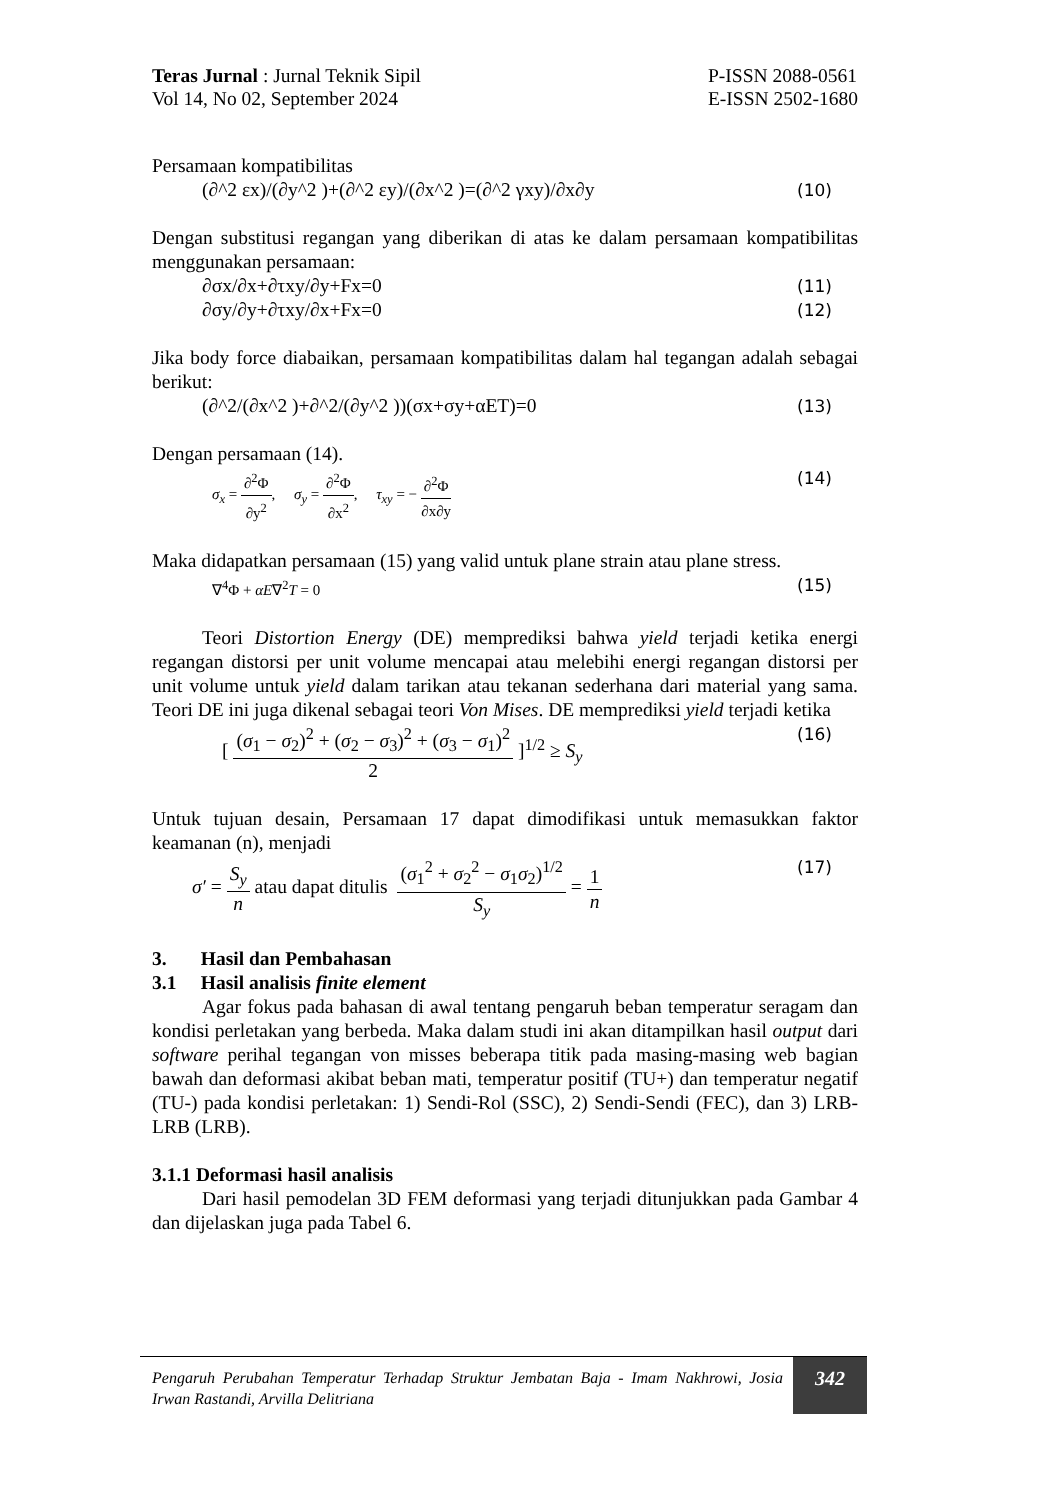Teras Jurnal : Jurnal Teknik Sipil
Vol 14, No 02, September 2024 P-ISSN 2088-0561
E-ISSN 2502-1680
Persamaan kompatibilitas
(∂^2 εx)/(∂y^2 )+(∂^2 εy)/(∂x^2 )=(∂^2 γxy)/∂x∂y (10)
Dengan substitusi regangan yang diberikan di atas ke dalam persamaan kompatibilitas menggunakan persamaan:
∂σx/∂x+∂τxy/∂y+Fx=0 (11)
∂σy/∂y+∂τxy/∂x+Fx=0 (12)
Jika body force diabaikan, persamaan kompatibilitas dalam hal tegangan adalah sebagai berikut:
(∂^2/(∂x^2 )+∂^2/(∂y^2 ))(σx+σy+αET)=0 (13)
Dengan persamaan (14).
σ<sub>x</sub> = ∂<sup>2</sup>Φ ∂y<sup>2</sup>, σ<sub>y</sub> = ∂<sup>2</sup>Φ ∂x<sup>2</sup>, τ<sub>xy</sub> = − ∂<sup>2</sup>Φ ∂x∂y (14)
Maka didapatkan persamaan (15) yang valid untuk plane strain atau plane stress.
∇<sup>4</sup>Φ + αE∇<sup>2</sup>T = 0 (15)
Teori Distortion Energy (DE) memprediksi bahwa yield terjadi ketika energi regangan distorsi per unit volume mencapai atau melebihi energi regangan distorsi per unit volume untuk yield dalam tarikan atau tekanan sederhana dari material yang sama. Teori DE ini juga dikenal sebagai teori Von Mises. DE memprediksi yield terjadi ketika
[ (σ<sub>1</sub> − σ<sub>2</sub>)<sup>2</sup> + (σ<sub>2</sub> − σ<sub>3</sub>)<sup>2</sup> + (σ<sub>3</sub> − σ<sub>1</sub>)<sup>2</sup> 2 ]<sup>1/2</sup> ≥ S<sub>y</sub> (16)
Untuk tujuan desain, Persamaan 17 dapat dimodifikasi untuk memasukkan faktor keamanan (n), menjadi
σ′ = S<sub>y</sub> n atau dapat ditulis (σ<sub>1</sub><sup>2</sup> + σ<sub>2</sub><sup>2</sup> − σ<sub>1</sub>σ<sub>2</sub>)<sup>1/2</sup> S<sub>y</sub> = 1 n (17)
3. Hasil dan Pembahasan
3.1 Hasil analisis finite element
Agar fokus pada bahasan di awal tentang pengaruh beban temperatur seragam dan kondisi perletakan yang berbeda. Maka dalam studi ini akan ditampilkan hasil output dari software perihal tegangan von misses beberapa titik pada masing-masing web bagian bawah dan deformasi akibat beban mati, temperatur positif (TU+) dan temperatur negatif (TU-) pada kondisi perletakan: 1) Sendi-Rol (SSC), 2) Sendi-Sendi (FEC), dan 3) LRB-LRB (LRB).
3.1.1 Deformasi hasil analisis
Dari hasil pemodelan 3D FEM deformasi yang terjadi ditunjukkan pada Gambar 4 dan dijelaskan juga pada Tabel 6.
Pengaruh Perubahan Temperatur Terhadap Struktur Jembatan Baja - Imam Nakhrowi, Josia Irwan Rastandi, Arvilla Delitriana
342